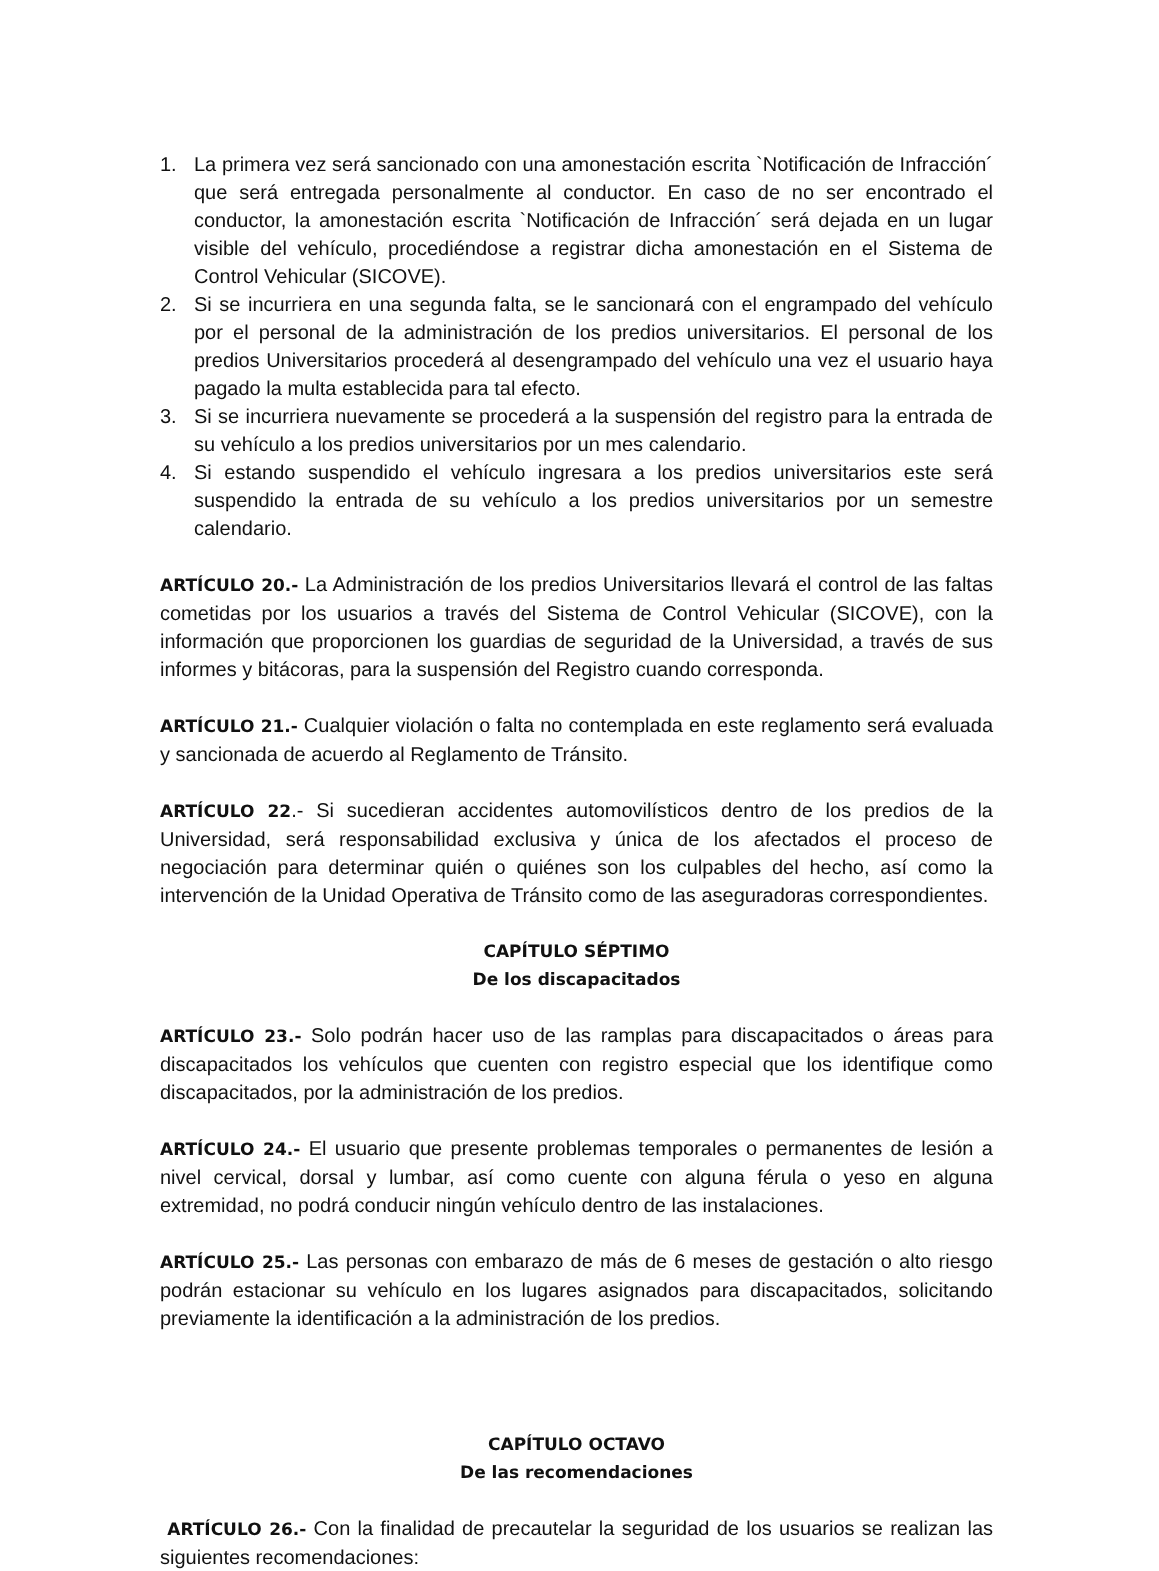1. La primera vez será sancionado con una amonestación escrita `Notificación de Infracción´ que será entregada personalmente al conductor. En caso de no ser encontrado el conductor, la amonestación escrita `Notificación de Infracción´ será dejada en un lugar visible del vehículo, procediéndose a registrar dicha amonestación en el Sistema de Control Vehicular (SICOVE).
2. Si se incurriera en una segunda falta, se le sancionará con el engrampado del vehículo por el personal de la administración de los predios universitarios. El personal de los predios Universitarios procederá al desengrampado del vehículo una vez el usuario haya pagado la multa establecida para tal efecto.
3. Si se incurriera nuevamente se procederá a la suspensión del registro para la entrada de su vehículo a los predios universitarios por un mes calendario.
4. Si estando suspendido el vehículo ingresara a los predios universitarios este será suspendido la entrada de su vehículo a los predios universitarios por un semestre calendario.
ARTÍCULO 20.- La Administración de los predios Universitarios llevará el control de las faltas cometidas por los usuarios a través del Sistema de Control Vehicular (SICOVE), con la información que proporcionen los guardias de seguridad de la Universidad, a través de sus informes y bitácoras, para la suspensión del Registro cuando corresponda.
ARTÍCULO 21.- Cualquier violación o falta no contemplada en este reglamento será evaluada y sancionada de acuerdo al Reglamento de Tránsito.
ARTÍCULO 22.- Si sucedieran accidentes automovilísticos dentro de los predios de la Universidad, será responsabilidad exclusiva y única de los afectados el proceso de negociación para determinar quién o quiénes son los culpables del hecho, así como la intervención de la Unidad Operativa de Tránsito como de las aseguradoras correspondientes.
CAPÍTULO SÉPTIMO
De los discapacitados
ARTÍCULO 23.- Solo podrán hacer uso de las ramplas para discapacitados o áreas para discapacitados los vehículos que cuenten con registro especial que los identifique como discapacitados, por la administración de los predios.
ARTÍCULO 24.- El usuario que presente problemas temporales o permanentes de lesión a nivel cervical, dorsal y lumbar, así como cuente con alguna férula o yeso en alguna extremidad, no podrá conducir ningún vehículo dentro de las instalaciones.
ARTÍCULO 25.- Las personas con embarazo de más de 6 meses de gestación o alto riesgo podrán estacionar su vehículo en los lugares asignados para discapacitados, solicitando previamente la identificación a la administración de los predios.
CAPÍTULO OCTAVO
De las recomendaciones
ARTÍCULO 26.- Con la finalidad de precautelar la seguridad de los usuarios se realizan las siguientes recomendaciones: